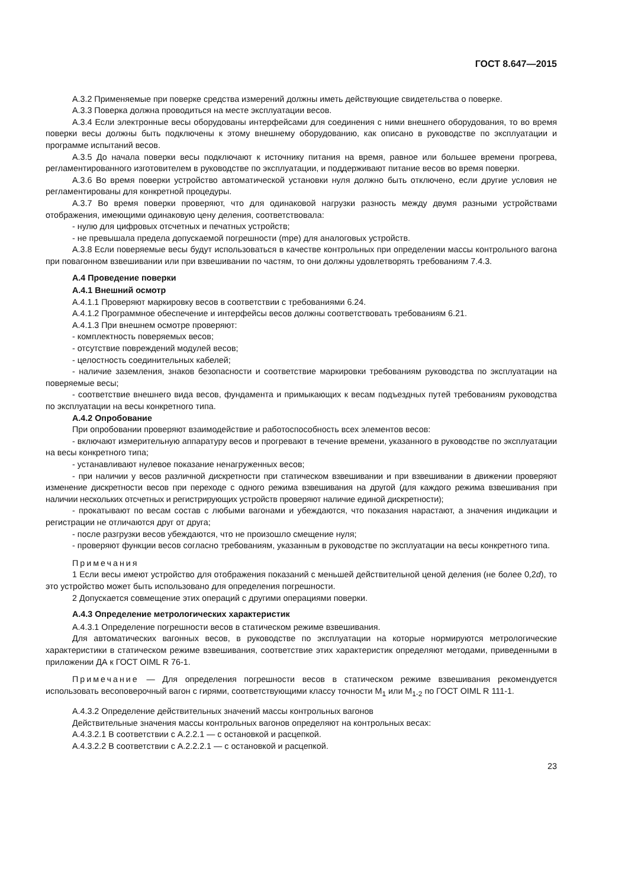ГОСТ 8.647—2015
А.3.2 Применяемые при поверке средства измерений должны иметь действующие свидетельства о поверке.
А.3.3 Поверка должна проводиться на месте эксплуатации весов.
А.3.4 Если электронные весы оборудованы интерфейсами для соединения с ними внешнего оборудования, то во время поверки весы должны быть подключены к этому внешнему оборудованию, как описано в руководстве по эксплуатации и программе испытаний весов.
А.3.5 До начала поверки весы подключают к источнику питания на время, равное или большее времени прогрева, регламентированного изготовителем в руководстве по эксплуатации, и поддерживают питание весов во время поверки.
А.3.6 Во время поверки устройство автоматической установки нуля должно быть отключено, если другие условия не регламентированы для конкретной процедуры.
А.3.7 Во время поверки проверяют, что для одинаковой нагрузки разность между двумя разными устройствами отображения, имеющими одинаковую цену деления, соответствовала:
- нулю для цифровых отсчетных и печатных устройств;
- не превышала предела допускаемой погрешности (mpe) для аналоговых устройств.
А.3.8 Если поверяемые весы будут использоваться в качестве контрольных при определении массы контрольного вагона при повагонном взвешивании или при взвешивании по частям, то они должны удовлетворять требованиям 7.4.3.
А.4 Проведение поверки
А.4.1 Внешний осмотр
А.4.1.1 Проверяют маркировку весов в соответствии с требованиями 6.24.
А.4.1.2 Программное обеспечение и интерфейсы весов должны соответствовать требованиям 6.21.
А.4.1.3 При внешнем осмотре проверяют:
- комплектность поверяемых весов;
- отсутствие повреждений модулей весов;
- целостность соединительных кабелей;
- наличие заземления, знаков безопасности и соответствие маркировки требованиям руководства по эксплуатации на поверяемые весы;
- соответствие внешнего вида весов, фундамента и примыкающих к весам подъездных путей требованиям руководства по эксплуатации на весы конкретного типа.
А.4.2 Опробование
При опробовании проверяют взаимодействие и работоспособность всех элементов весов:
- включают измерительную аппаратуру весов и прогревают в течение времени, указанного в руководстве по эксплуатации на весы конкретного типа;
- устанавливают нулевое показание ненагруженных весов;
- при наличии у весов различной дискретности при статическом взвешивании и при взвешивании в движении проверяют изменение дискретности весов при переходе с одного режима взвешивания на другой (для каждого режима взвешивания при наличии нескольких отсчетных и регистрирующих устройств проверяют наличие единой дискретности);
- прокатывают по весам состав с любыми вагонами и убеждаются, что показания нарастают, а значения индикации и регистрации не отличаются друг от друга;
- после разгрузки весов убеждаются, что не произошло смещение нуля;
- проверяют функции весов согласно требованиям, указанным в руководстве по эксплуатации на весы конкретного типа.
Примечания
1 Если весы имеют устройство для отображения показаний с меньшей действительной ценой деления (не более 0,2d), то это устройство может быть использовано для определения погрешности.
2 Допускается совмещение этих операций с другими операциями поверки.
А.4.3 Определение метрологических характеристик
А.4.3.1 Определение погрешности весов в статическом режиме взвешивания.
Для автоматических вагонных весов, в руководстве по эксплуатации на которые нормируются метрологические характеристики в статическом режиме взвешивания, соответствие этих характеристик определяют методами, приведенными в приложении ДА к ГОСТ OIML R 76-1.
Примечание — Для определения погрешности весов в статическом режиме взвешивания рекомендуется использовать весоповерочный вагон с гирями, соответствующими классу точности M<sub>1</sub> или M<sub>1-2</sub> по ГОСТ OIML R 111-1.
А.4.3.2 Определение действительных значений массы контрольных вагонов
Действительные значения массы контрольных вагонов определяют на контрольных весах:
А.4.3.2.1 В соответствии с А.2.2.1 — с остановкой и расцепкой.
А.4.3.2.2 В соответствии с А.2.2.2.1 — с остановкой и расцепкой.
23